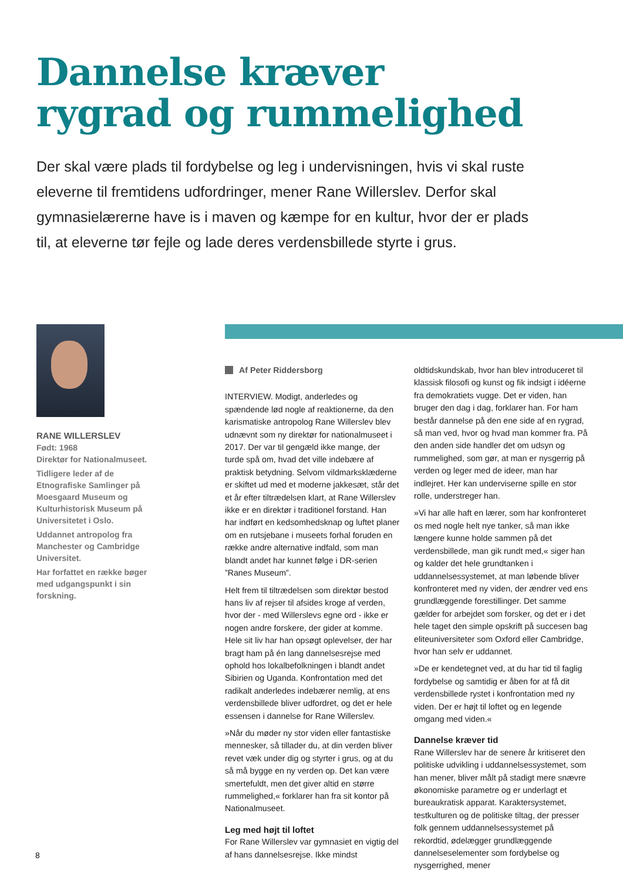Dannelse kræver
rygrad og rummelighed
Der skal være plads til fordybelse og leg i undervisningen, hvis vi skal ruste eleverne til fremtidens udfordringer, mener Rane Willerslev. Derfor skal gymnasielærerne have is i maven og kæmpe for en kultur, hvor der er plads til, at eleverne tør fejle og lade deres verdensbillede styrte i grus.
RANE WILLERSLEV
Født: 1968
Direktør for Nationalmuseet.
Tidligere leder af de Etnografiske Samlinger på Moesgaard Museum og Kulturhistorisk Museum på Universitetet i Oslo.
Uddannet antropolog fra Manchester og Cambridge Universitet.
Har forfattet en række bøger med udgangspunkt i sin forskning.
Af Peter Riddersborg
INTERVIEW. Modigt, anderledes og spændende lød nogle af reaktionerne, da den karismatiske antropolog Rane Willerslev blev udnævnt som ny direktør for nationalmuseet i 2017. Der var til gengæld ikke mange, der turde spå om, hvad det ville indebære af praktisk betydning. Selvom vildmarksklæderne er skiftet ud med et moderne jakkesæt, står det et år efter tiltrædelsen klart, at Rane Willerslev ikke er en direktør i traditionel forstand. Han har indført en kedsomhedsknap og luftet planer om en rutsjebane i museets forhal foruden en række andre alternative indfald, som man blandt andet har kunnet følge i DR-serien ”Ranes Museum”.
Helt frem til tiltrædelsen som direktør bestod hans liv af rejser til afsides kroge af verden, hvor der - med Willerslevs egne ord - ikke er nogen andre forskere, der gider at komme. Hele sit liv har han opsøgt oplevelser, der har bragt ham på én lang dannelsesrejse med ophold hos lokalbefolkningen i blandt andet Sibirien og Uganda. Konfrontation med det radikalt anderledes indebærer nemlig, at ens verdensbillede bliver udfordret, og det er hele essensen i dannelse for Rane Willerslev.
»Når du møder ny stor viden eller fantastiske mennesker, så tillader du, at din verden bliver revet væk under dig og styrter i grus, og at du så må bygge en ny verden op. Det kan være smertefuldt, men det giver altid en større rummelighed,« forklarer han fra sit kontor på Nationalmuseet.
Leg med højt til loftet
For Rane Willerslev var gymnasiet en vigtig del af hans dannelsesrejse. Ikke mindst oldtidskundskab, hvor han blev introduceret til klassisk filosofi og kunst og fik indsigt i idéerne fra demokratiets vugge. Det er viden, han bruger den dag i dag, forklarer han. For ham består dannelse på den ene side af en rygrad, så man ved, hvor og hvad man kommer fra. På den anden side handler det om udsyn og rummelighed, som gør, at man er nysgerrig på verden og leger med de ideer, man har indlejret. Her kan underviserne spille en stor rolle, understreger han.
»Vi har alle haft en lærer, som har konfronteret os med nogle helt nye tanker, så man ikke længere kunne holde sammen på det verdensbillede, man gik rundt med,« siger han og kalder det hele grundtanken i uddannelsessystemet, at man løbende bliver konfronteret med ny viden, der ændrer ved ens grundlæggende forestillinger. Det samme gælder for arbejdet som forsker, og det er i det hele taget den simple opskrift på succesen bag eliteuniversiteter som Oxford eller Cambridge, hvor han selv er uddannet.
»De er kendetegnet ved, at du har tid til faglig fordybelse og samtidig er åben for at få dit verdensbillede rystet i konfrontation med ny viden. Der er højt til loftet og en legende omgang med viden.«
Dannelse kræver tid
Rane Willerslev har de senere år kritiseret den politiske udvikling i uddannelsessystemet, som han mener, bliver målt på stadigt mere snævre økonomiske parametre og er underlagt et bureaukratisk apparat. Karaktersystemet, testkulturen og de politiske tiltag, der presser folk gennem uddannelsessystemet på rekordtid, ødelægger grundlæggende dannelseselementer som fordybelse og nysgerrighed, mener
8